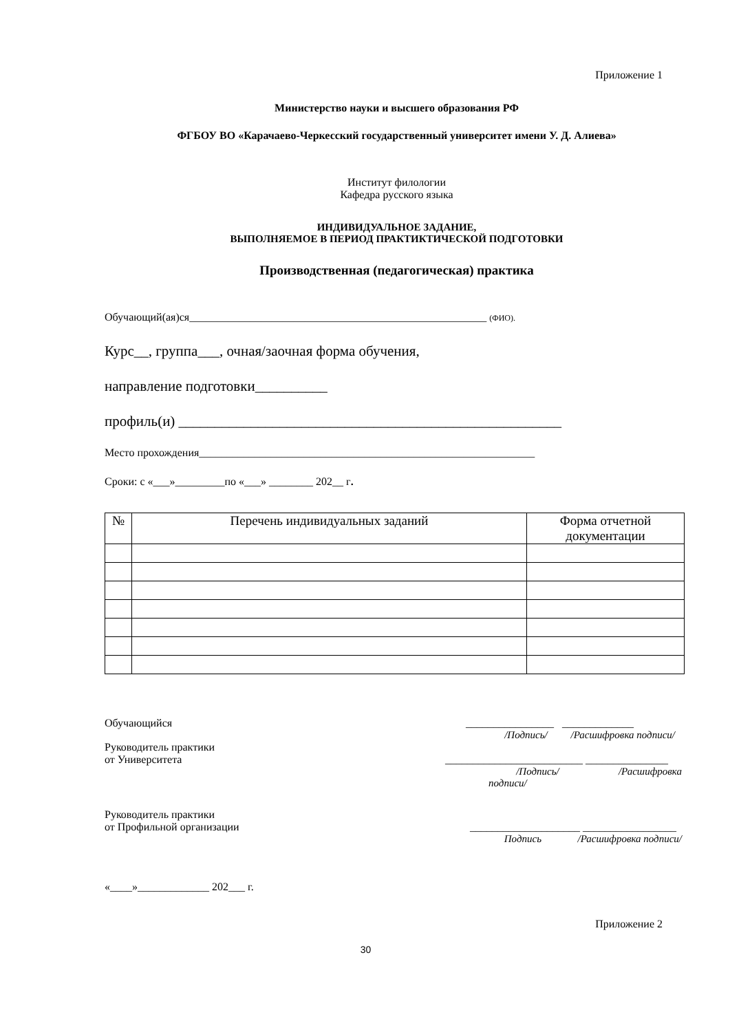Приложение 1
Министерство науки и высшего образования РФ
ФГБОУ ВО «Карачаево-Черкесский государственный университет имени У. Д. Алиева»
Институт филологии
Кафедра русского языка
ИНДИВИДУАЛЬНОЕ ЗАДАНИЕ,
ВЫПОЛНЯЕМОЕ В ПЕРИОД ПРАКТИКТИЧЕСКОЙ ПОДГОТОВКИ
Производственная (педагогическая) практика
Обучающий(ая)ся______________________________________________________ (ФИО).
Курс__, группа___, очная/заочная форма обучения,
направление подготовки__________
профиль(и) _____________________________________________________
Место прохождения_____________________________________________________________
Сроки: с «___»_________по «___» ________ 202__ г.
| № | Перечень индивидуальных заданий | Форма отчетной документации |
| --- | --- | --- |
Обучающийся ________________ _____________
/Подпись/ /Расшифровка подписи/
Руководитель практики
от Университета _________________________ _______________
/Подпись/ /Расшифровка
подписи/
Руководитель практики
от Профильной организации ____________________ _________________
Подпись /Расшифровка подписи/
«____»_____________ 202___ г.
Приложение 2
30